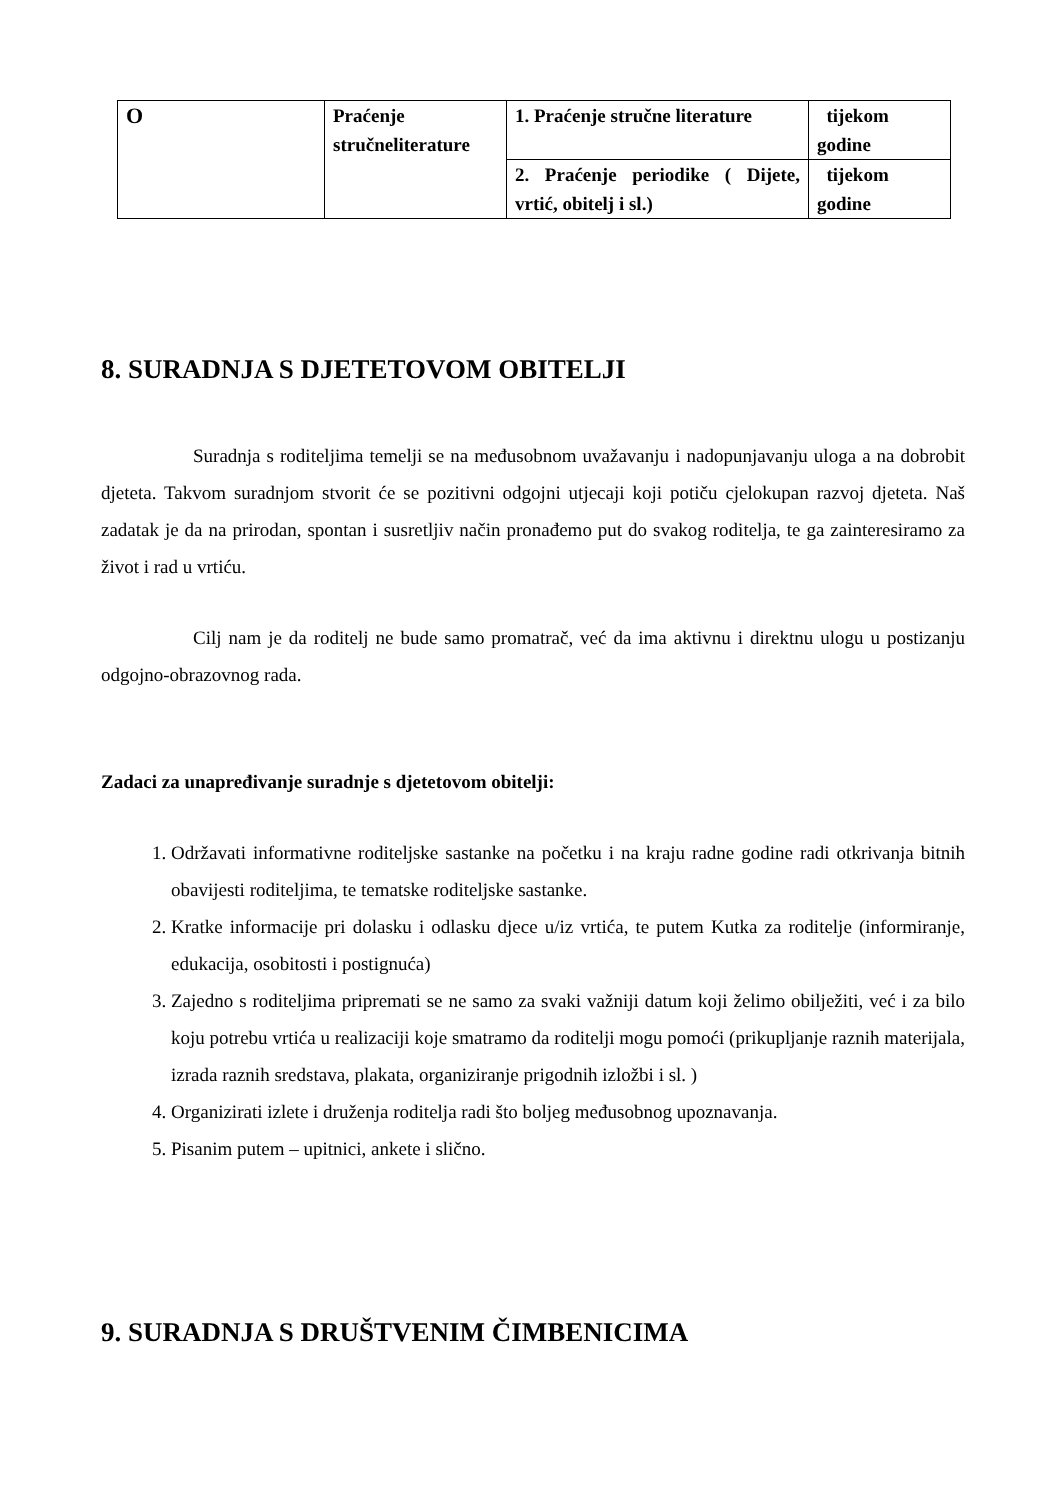| O | Praćenje stručneliterature | 1. Praćenje stručne literature | tijekom godine |
| | | 2. Praćenje periodike ( Dijete, vrtić, obitelj i sl.) | tijekom godine |
8. SURADNJA S DJETETOVOM OBITELJI
Suradnja s roditeljima temelji se na međusobnom uvažavanju i nadopunjavanju uloga a na dobrobit djeteta. Takvom suradnjom stvorit će se pozitivni odgojni utjecaji koji potiču cjelokupan razvoj djeteta. Naš zadatak je da na prirodan, spontan i susretljiv način pronađemo put do svakog roditelja, te ga zainteresiramo za život i rad u vrtiću.
Cilj nam je da roditelj ne bude samo promatrač, već da ima aktivnu i direktnu ulogu u postizanju odgojno-obrazovnog rada.
Zadaci za unapređivanje suradnje s djetetovom obitelji:
1. Održavati informativne roditeljske sastanke na početku i na kraju radne godine radi otkrivanja bitnih obavijesti roditeljima, te tematske roditeljske sastanke.
2. Kratke informacije pri dolasku i odlasku djece u/iz vrtića, te putem Kutka za roditelje (informiranje, edukacija, osobitosti i postignuća)
3. Zajedno s roditeljima pripremati se ne samo za svaki važniji datum koji želimo obilježiti, već i za bilo koju potrebu vrtića u realizaciji koje smatramo da roditelji mogu pomoći (prikupljanje raznih materijala, izrada raznih sredstava, plakata, organiziranje prigodnih izložbi i sl. )
4. Organizirati izlete i druženja roditelja radi što boljeg međusobnog upoznavanja.
5. Pisanim putem – upitnici, ankete i slično.
9. SURADNJA S DRUŠTVENIM ČIMBENICIMA